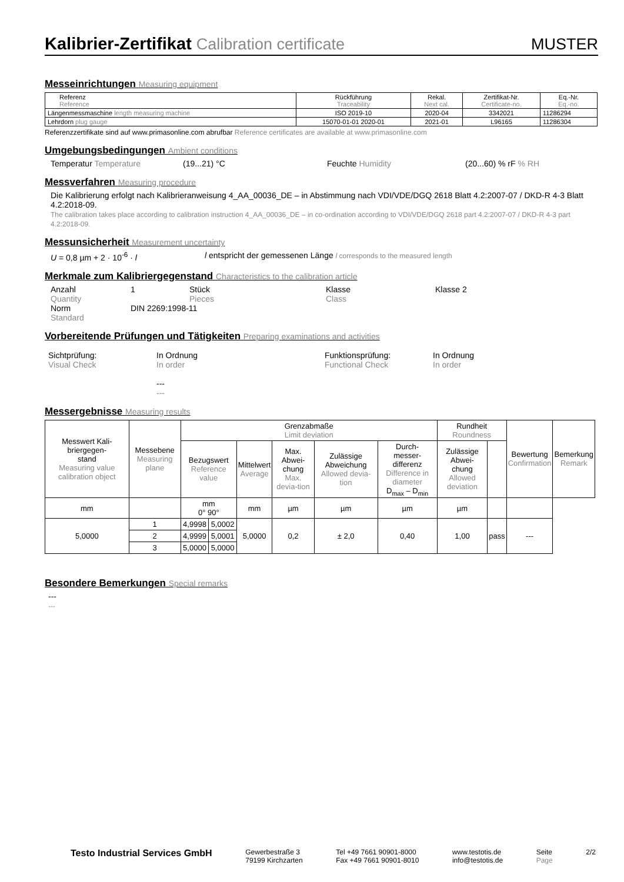Kalibrier-Zertifikat Calibration certificate
MUSTER
Messeinrichtungen Measuring equipment
| Referenz Reference | Rückführung Traceability | Rekal. Next cal. | Zertifikat-Nr. Certificate-no. | Eq.-Nr. Eq.-no. |
| --- | --- | --- | --- | --- |
| Längenmessmaschine length measuring machine | ISO 2019-10 | 2020-04 | 3342021 | 11286294 |
| Lehrdorn plug gauge | 15070-01-01 2020-01 | 2021-01 | L96165 | 11286304 |
Referenzzertifikate sind auf www.primasonline.com abrufbar Reference certificates are available at www.primasonline.com
Umgebungsbedingungen Ambient conditions
Temperatur Temperature (19...21) °C Feuchte Humidity (20...60) % rF % RH
Messverfahren Measuring procedure
Die Kalibrierung erfolgt nach Kalibrieranweisung 4_AA_00036_DE – in Abstimmung nach VDI/VDE/DGQ 2618 Blatt 4.2:2007-07 / DKD-R 4-3 Blatt 4.2:2018-09.
The calibration takes place according to calibration instruction 4_AA_00036_DE – in co-ordination according to VDI/VDE/DGQ 2618 part 4.2:2007-07 / DKD-R 4-3 part 4.2:2018-09.
Messunsicherheit Measurement uncertainty
U = 0,8 µm + 2 · 10<sup>-6</sup> · l l entspricht der gemessenen Länge l corresponds to the measured length
Merkmale zum Kalibriergegenstand Characteristics to the calibration article
Anzahl
Quantity
1 Stück
Pieces
Klasse
Class
Klasse 2
Norm
Standard
DIN 2269:1998-11
Vorbereitende Prüfungen und Tätigkeiten Preparing examinations and activities
Sichtprüfung:
Visual Check
In Ordnung
In order
---
---
Funktionsprüfung:
Functional Check
In Ordnung
In order
Messergebnisse Measuring results
| Messwert Kali- briergegen- stand Measuring value calibration object | Messebene Measuring plane | Grenzabmaße Limit deviation | | | | | | Rundheit Roundness | | Bewertung Confirmation | Bemerkung Remark |
| --- | --- | --- | --- | --- | --- | --- | --- | --- | --- | --- | --- |
| | | Bezugswert Reference value | | Mittelwert Average | Max. Abwei- chung Max. devia-tion | Zulässige Abweichung Allowed devia-tion | Durch- messer- differenz Difference in diameter D<sub>max</sub> – D<sub>min</sub> | Zulässige Abwei- chung Allowed deviation | | | |
| mm | | mm 0° 90° | | mm | µm | µm | µm | µm | | | |
| 5,0000 | 1 | 4,9998 | 5,0002 | 5,0000 | 0,2 | ± 2,0 | 0,40 | 1,00 | pass | --- | |
| | 2 | 4,9999 | 5,0001 | | | | | | | | |
| | 3 | 5,0000 | 5,0000 | | | | | | | | |
Besondere Bemerkungen Special remarks
---
---
Testo Industrial Services GmbH
Gewerbestraße 3
79199 Kirchzarten
Tel +49 7661 90901-8000
Fax +49 7661 90901-8010
www.testotis.de
info@testotis.de
Seite
Page
2/2